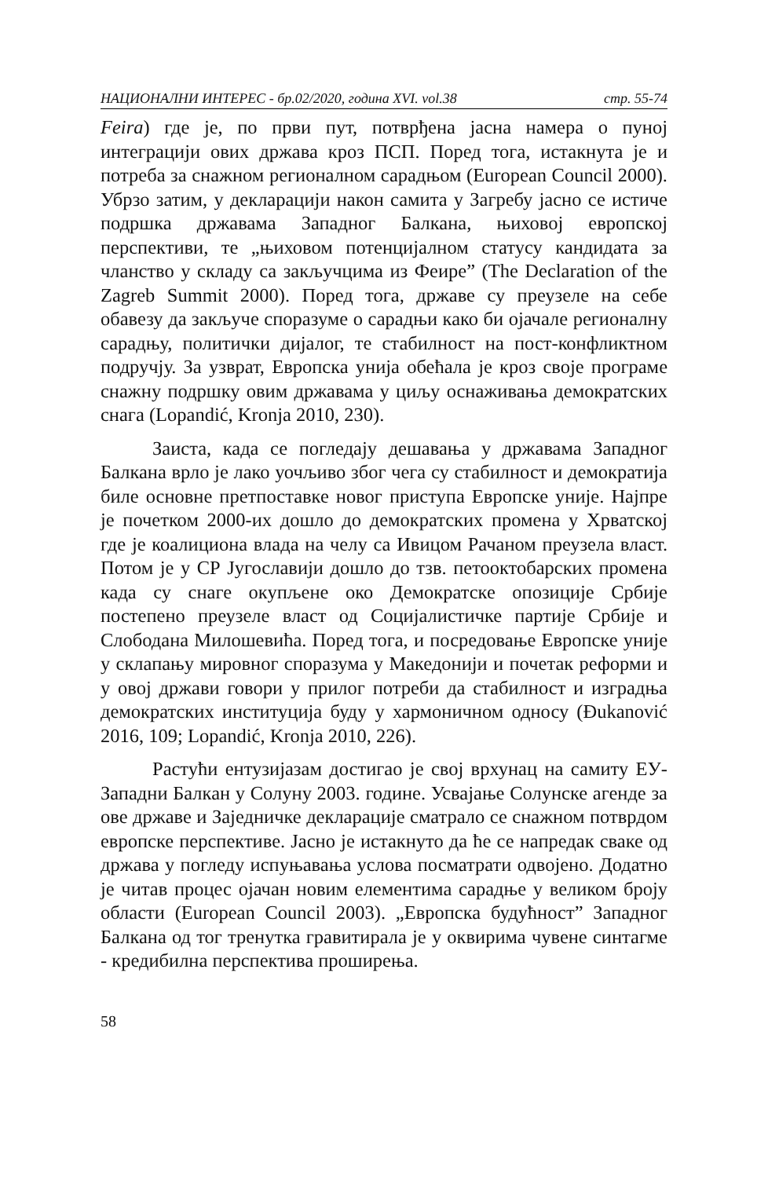НАЦИОНАЛНИ ИНТЕРЕС - бр.02/2020, година XVI. vol.38 стр. 55-74
Feira) где је, по први пут, потврђена јасна намера о пуној интеграцији ових држава кроз ПСП. Поред тога, истакнута је и потреба за снажном регионалном сарадњом (European Council 2000). Убрзо затим, у декларацији након самита у Загребу јасно се истиче подршка државама Западног Балкана, њиховој европској перспективи, те „њиховом потенцијалном статусу кандидата за чланство у складу са закључцима из Феире” (The Declaration of the Zagreb Summit 2000). Поред тога, државе су преузеле на себе обавезу да закључе споразуме о сарадњи како би ојачале регионалну сарадњу, политички дијалог, те стабилност на пост-конфликтном подручју. За узврат, Европска унија обећала је кроз своје програме снажну подршку овим државама у циљу оснаживања демократских снага (Lopandić, Kronja 2010, 230).
Заиста, када се погледају дешавања у државама Западног Балкана врло је лако уочљиво због чега су стабилност и демократија биле основне претпоставке новог приступа Европске уније. Најпре је почетком 2000-их дошло до демократских промена у Хрватској где је коалициона влада на челу са Ивицом Рачаном преузела власт. Потом је у СР Југославији дошло до тзв. петооктобарских промена када су снаге окупљене око Демократске опозиције Србије постепено преузеле власт од Социјалистичке партије Србије и Слободана Милошевића. Поред тога, и посредовање Европске уније у склапању мировног споразума у Македонији и почетак реформи и у овој држави говори у прилог потреби да стабилност и изградња демократских институција буду у хармоничном односу (Đukanović 2016, 109; Lopandić, Kronja 2010, 226).
Растући ентузијазам достигао је свој врхунац на самиту ЕУ-Западни Балкан у Солуну 2003. године. Усвајање Солунске агенде за ове државе и Заједничке декларације сматрало се снажном потврдом европске перспективе. Јасно је истакнуто да ће се напредак сваке од држава у погледу испуњавања услова посматрати одвојено. Додатно је читав процес ојачан новим елементима сарадње у великом броју области (European Council 2003). „Европска будућност” Западног Балкана од тог тренутка гравитирала је у оквирима чувене синтагме - кредибилна перспектива проширења.
58